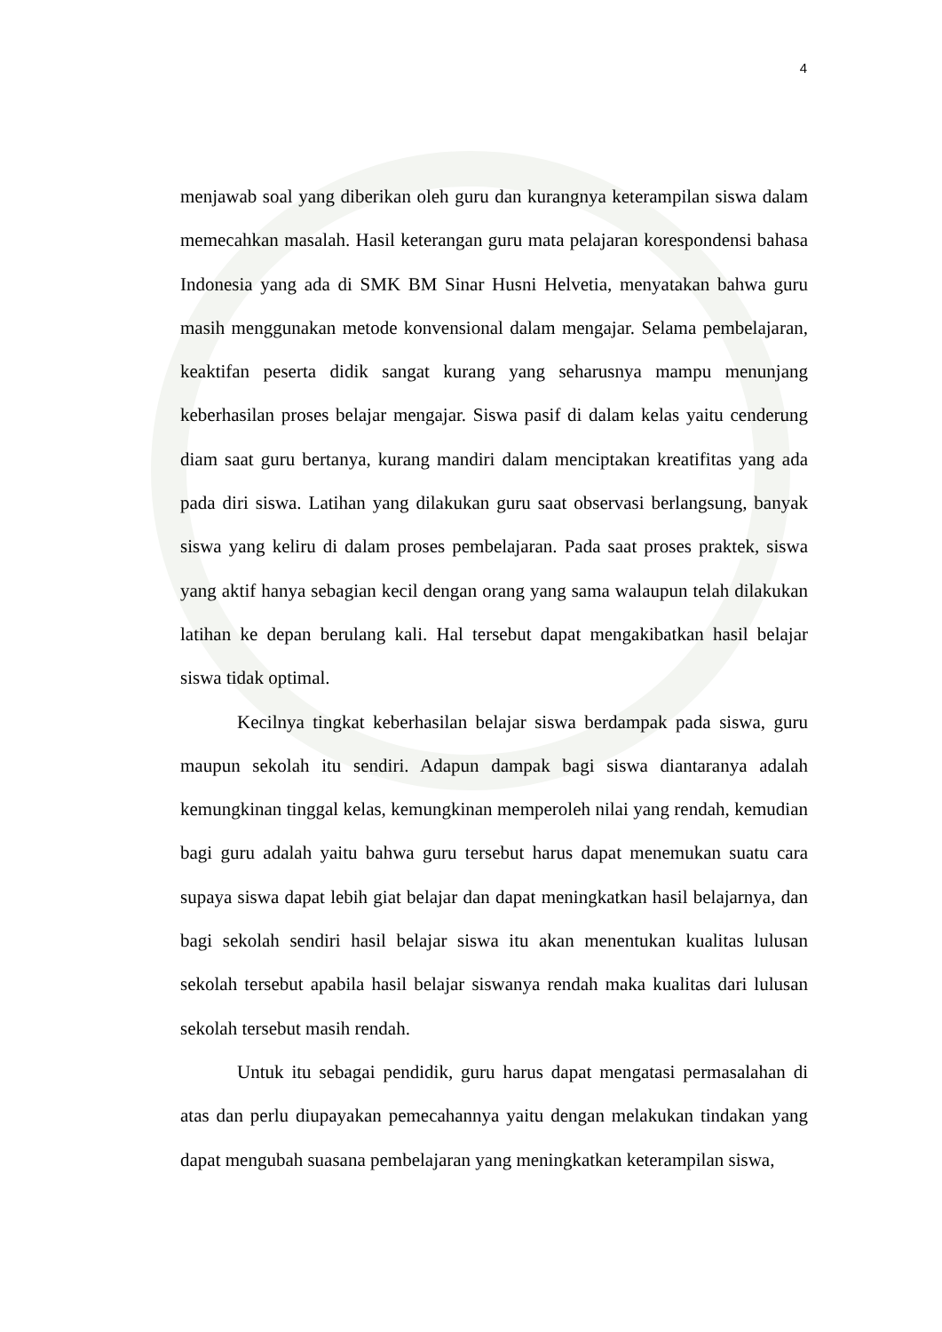4
menjawab soal yang diberikan oleh guru dan kurangnya keterampilan siswa dalam memecahkan masalah. Hasil keterangan guru mata pelajaran korespondensi bahasa Indonesia yang ada di SMK BM Sinar Husni Helvetia, menyatakan bahwa guru masih menggunakan metode konvensional dalam mengajar. Selama pembelajaran, keaktifan peserta didik sangat kurang yang seharusnya mampu menunjang keberhasilan proses belajar mengajar. Siswa pasif di dalam kelas yaitu cenderung diam saat guru bertanya, kurang mandiri dalam menciptakan kreatifitas yang ada pada diri siswa. Latihan yang dilakukan guru saat observasi berlangsung, banyak siswa yang keliru di dalam proses pembelajaran. Pada saat proses praktek, siswa yang aktif hanya sebagian kecil dengan orang yang sama walaupun telah dilakukan latihan ke depan berulang kali. Hal tersebut dapat mengakibatkan hasil belajar siswa tidak optimal.
Kecilnya tingkat keberhasilan belajar siswa berdampak pada siswa, guru maupun sekolah itu sendiri. Adapun dampak bagi siswa diantaranya adalah kemungkinan tinggal kelas, kemungkinan memperoleh nilai yang rendah, kemudian bagi guru adalah yaitu bahwa guru tersebut harus dapat menemukan suatu cara supaya siswa dapat lebih giat belajar dan dapat meningkatkan hasil belajarnya, dan bagi sekolah sendiri hasil belajar siswa itu akan menentukan kualitas lulusan sekolah tersebut apabila hasil belajar siswanya rendah maka kualitas dari lulusan sekolah tersebut masih rendah.
Untuk itu sebagai pendidik, guru harus dapat mengatasi permasalahan di atas dan perlu diupayakan pemecahannya yaitu dengan melakukan tindakan yang dapat mengubah suasana pembelajaran yang meningkatkan keterampilan siswa,